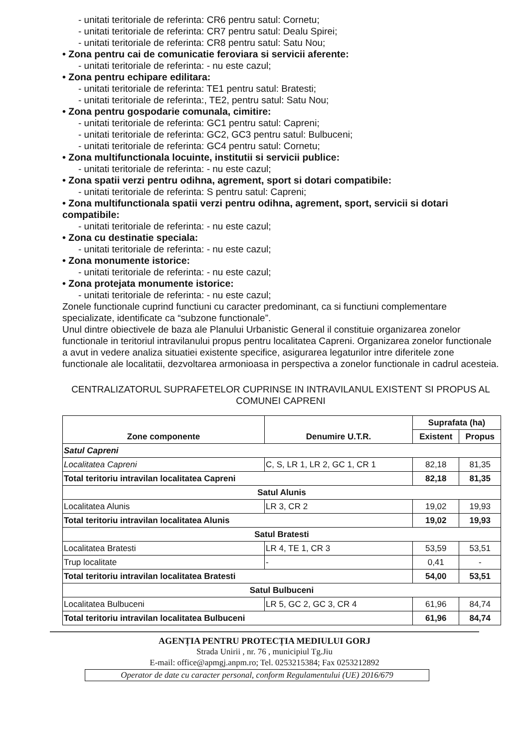- unitati teritoriale de referinta: CR6 pentru satul: Cornetu;
- unitati teritoriale de referinta: CR7 pentru satul: Dealu Spirei;
- unitati teritoriale de referinta: CR8 pentru satul: Satu Nou;
• Zona pentru cai de comunicatie feroviara si servicii aferente:
- unitati teritoriale de referinta: - nu este cazul;
• Zona pentru echipare edilitara:
- unitati teritoriale de referinta: TE1 pentru satul: Bratesti;
- unitati teritoriale de referinta:, TE2, pentru satul: Satu Nou;
• Zona pentru gospodarie comunala, cimitire:
- unitati teritoriale de referinta: GC1 pentru satul: Capreni;
- unitati teritoriale de referinta: GC2, GC3 pentru satul: Bulbuceni;
- unitati teritoriale de referinta: GC4 pentru satul: Cornetu;
• Zona multifunctionala locuinte, institutii si servicii publice:
- unitati teritoriale de referinta: - nu este cazul;
• Zona spatii verzi pentru odihna, agrement, sport si dotari compatibile:
- unitati teritoriale de referinta: S pentru satul: Capreni;
• Zona multifunctionala spatii verzi pentru odihna, agrement, sport, servicii si dotari compatibile:
- unitati teritoriale de referinta: - nu este cazul;
• Zona cu destinatie speciala:
- unitati teritoriale de referinta: - nu este cazul;
• Zona monumente istorice:
- unitati teritoriale de referinta: - nu este cazul;
• Zona protejata monumente istorice:
- unitati teritoriale de referinta: - nu este cazul;
Zonele functionale cuprind functiuni cu caracter predominant, ca si functiuni complementare specializate, identificate ca “subzone functionale”.
Unul dintre obiectivele de baza ale Planului Urbanistic General il constituie organizarea zonelor functionale in teritoriul intravilanului propus pentru localitatea Capreni. Organizarea zonelor functionale a avut in vedere analiza situatiei existente specifice, asigurarea legaturilor intre diferitele zone functionale ale localitatii, dezvoltarea armonioasa in perspectiva a zonelor functionale in cadrul acesteia.
CENTRALIZATORUL SUPRAFETELOR CUPRINSE IN INTRAVILANUL EXISTENT SI PROPUS AL COMUNEI CAPRENI
| Zone componente | Denumire U.T.R. | Suprafata (ha) | |
| --- | --- | --- | --- |
| | | Existent | Propus |
| Satul Capreni | | | |
| Localitatea Capreni | C, S, LR 1, LR 2, GC 1, CR 1 | 82,18 | 81,35 |
| Total teritoriu intravilan localitatea Capreni | | 82,18 | 81,35 |
| Satul Alunis | | | |
| Localitatea Alunis | LR 3, CR 2 | 19,02 | 19,93 |
| Total teritoriu intravilan localitatea Alunis | | 19,02 | 19,93 |
| Satul Bratesti | | | |
| Localitatea Bratesti | LR 4, TE 1, CR 3 | 53,59 | 53,51 |
| Trup localitate | - | 0,41 | - |
| Total teritoriu intravilan localitatea Bratesti | | 54,00 | 53,51 |
| Satul Bulbuceni | | | |
| Localitatea Bulbuceni | LR 5, GC 2, GC 3, CR 4 | 61,96 | 84,74 |
| Total teritoriu intravilan localitatea Bulbuceni | | 61,96 | 84,74 |
AGENȚIA PENTRU PROTECȚIA MEDIULUI GORJ
Strada Unirii , nr. 76 , municipiul Tg.Jiu
E-mail: office@apmgj.anpm.ro; Tel. 0253215384; Fax 0253212892
Operator de date cu caracter personal, conform Regulamentului (UE) 2016/679